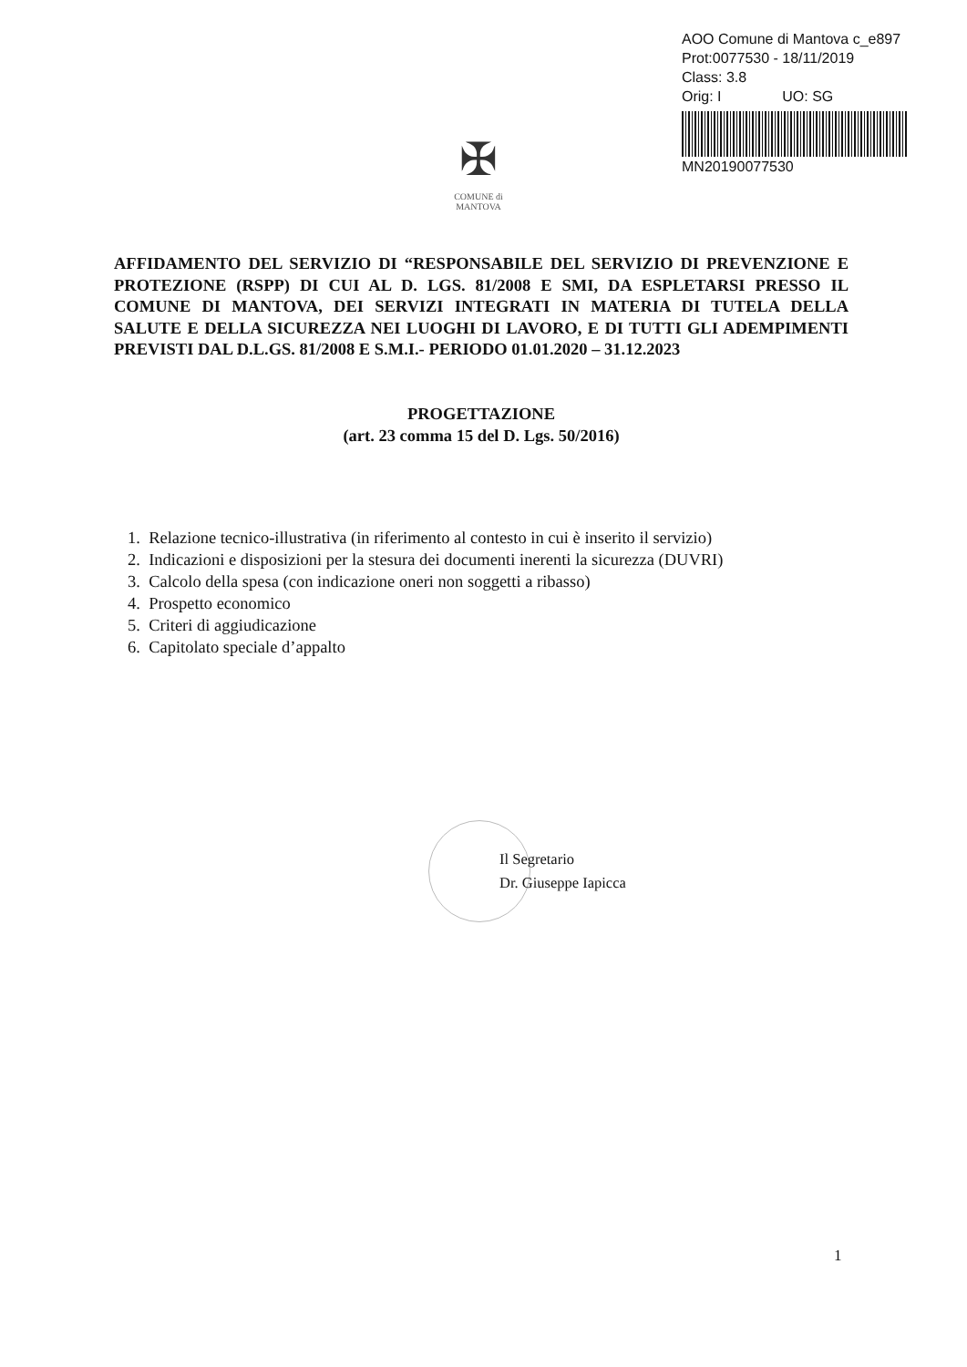AOO Comune di Mantova c_e897
Prot:0077530 - 18/11/2019
Class: 3.8
Orig: I UO: SG
MN20190077530
✠
COMUNE di
MANTOVA
AFFIDAMENTO DEL SERVIZIO DI “RESPONSABILE DEL SERVIZIO DI PREVENZIONE E PROTEZIONE (RSPP) DI CUI AL D. LGS. 81/2008 E SMI, DA ESPLETARSI PRESSO IL COMUNE DI MANTOVA, DEI SERVIZI INTEGRATI IN MATERIA DI TUTELA DELLA SALUTE E DELLA SICUREZZA NEI LUOGHI DI LAVORO, E DI TUTTI GLI ADEMPIMENTI PREVISTI DAL D.L.GS. 81/2008 E S.M.I.- PERIODO 01.01.2020 – 31.12.2023
PROGETTAZIONE
(art. 23 comma 15 del D. Lgs. 50/2016)
1. Relazione tecnico-illustrativa (in riferimento al contesto in cui è inserito il servizio)
2. Indicazioni e disposizioni per la stesura dei documenti inerenti la sicurezza (DUVRI)
3. Calcolo della spesa (con indicazione oneri non soggetti a ribasso)
4. Prospetto economico
5. Criteri di aggiudicazione
6. Capitolato speciale d’appalto
Il Segretario
Dr. Giuseppe Iapicca
1